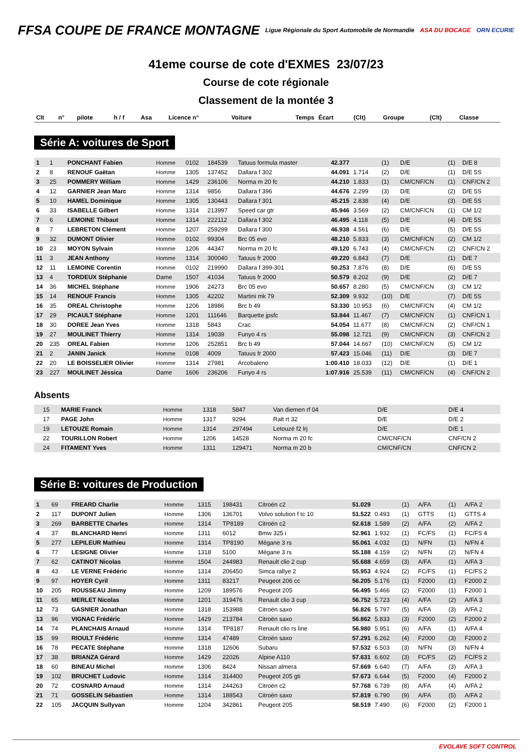FFSA COUPE DE FRANCE MONTAGNE
Ligue Régionale du Sport Automobile de Normandie
ASA DU BOCAGE ORN ECURIE
41eme course de cote d'EXMES 23/07/23
Course de cote régionale
Classement de la montée 3
| Clt | n° | pilote | h / f | Asa | Licence n° | Voiture | Temps | Écart | (Clt) | Groupe | (Clt) | Classe |
| --- | --- | --- | --- | --- | --- | --- | --- | --- | --- | --- | --- | --- |
Série A: voitures de Sport
| 1 | 1 | PONCHANT Fabien | Homme | 0102 | 184539 | Tatuus formula master | 42.377 | | (1) | D/E | (1) | D/E 8 |
| 2 | 8 | RENOUF Gaëtan | Homme | 1305 | 137452 | Dallara f 302 | 44.091 | 1.714 | (2) | D/E | (1) | D/E 5S |
| 3 | 25 | POMMERY William | Homme | 1429 | 236106 | Norma m 20 fc | 44.210 | 1.833 | (1) | CM/CNF/CN | (1) | CNF/CN 2 |
| 4 | 12 | GARNIER Jean Marc | Homme | 1314 | 9856 | Dallara f 396 | 44.676 | 2.299 | (3) | D/E | (2) | D/E 5S |
| 5 | 10 | HAMEL Dominique | Homme | 1305 | 130443 | Dallara f 301 | 45.215 | 2.838 | (4) | D/E | (3) | D/E 5S |
| 6 | 33 | ISABELLE Gilbert | Homme | 1314 | 213997 | Speed car gtr | 45.946 | 3.569 | (2) | CM/CNF/CN | (1) | CM 1/2 |
| 7 | 6 | LEMOINE Thibaut | Homme | 1314 | 222112 | Dallara f 302 | 46.495 | 4.118 | (5) | D/E | (4) | D/E 5S |
| 8 | 7 | LEBRETON Clément | Homme | 1207 | 259299 | Dallara f 300 | 46.938 | 4.561 | (6) | D/E | (5) | D/E 5S |
| 9 | 32 | DUMONT Olivier | Homme | 0102 | 99304 | Brc 05 evo | 48.210 | 5.833 | (3) | CM/CNF/CN | (2) | CM 1/2 |
| 10 | 23 | MOYON Sylvain | Homme | 1206 | 44347 | Norma m 20 fc | 49.120 | 6.743 | (4) | CM/CNF/CN | (2) | CNF/CN 2 |
| 11 | 3 | JEAN Anthony | Homme | 1314 | 300040 | Tatuus fr 2000 | 49.220 | 6.843 | (7) | D/E | (1) | D/E 7 |
| 12 | 11 | LEMOINE Corentin | Homme | 0102 | 219990 | Dallara f 399-301 | 50.253 | 7.876 | (8) | D/E | (6) | D/E 5S |
| 13 | 4 | TORDEUX Stéphanie | Dame | 1507 | 41034 | Tatuus fr 2000 | 50.579 | 8.202 | (9) | D/E | (2) | D/E 7 |
| 14 | 36 | MICHEL Stéphane | Homme | 1906 | 24273 | Brc 05 evo | 50.657 | 8.280 | (5) | CM/CNF/CN | (3) | CM 1/2 |
| 15 | 14 | RENOUF Francis | Homme | 1305 | 42202 | Martini mk 79 | 52.309 | 9.932 | (10) | D/E | (7) | D/E 5S |
| 16 | 35 | OREAL Christophe | Homme | 1206 | 18986 | Brc b 49 | 53.330 | 10.953 | (6) | CM/CNF/CN | (4) | CM 1/2 |
| 17 | 29 | PICAULT Stéphane | Homme | 1201 | 111646 | Barquette jpsfc | 53.844 | 11.467 | (7) | CM/CNF/CN | (1) | CNF/CN 1 |
| 18 | 30 | DOREE Jean Yves | Homme | 1318 | 5843 | Crac | 54.054 | 11.677 | (8) | CM/CNF/CN | (2) | CNF/CN 1 |
| 19 | 27 | MOULINET Thierry | Homme | 1314 | 19039 | Funyo 4 rs | 55.098 | 12.721 | (9) | CM/CNF/CN | (3) | CNF/CN 2 |
| 20 | 235 | OREAL Fabien | Homme | 1206 | 252851 | Brc b 49 | 57.044 | 14.667 | (10) | CM/CNF/CN | (5) | CM 1/2 |
| 21 | 2 | JANIN Janick | Homme | 0108 | 4009 | Tatuus fr 2000 | 57.423 | 15.046 | (11) | D/E | (3) | D/E 7 |
| 22 | 20 | LE BOISSELIER Olivier | Homme | 1314 | 27981 | Arcobaleno | 1:00.410 | 18.033 | (12) | D/E | (1) | D/E 1 |
| 23 | 227 | MOULINET Jéssica | Dame | 1606 | 236206 | Funyo 4 rs | 1:07.916 | 25.539 | (11) | CM/CNF/CN | (4) | CNF/CN 2 |
Absents
| | 15 | MARIE Franck | Homme | 1318 | 5847 | Van diemen rf 04 | | | | D/E | | D/E 4 |
| | 17 | PAGE John | Homme | 1317 | 9294 | Ralt rt 32 | | | | D/E | | D/E 2 |
| | 19 | LETOUZE Romain | Homme | 1314 | 297494 | Letouzé f2 lrj | | | | D/E | | D/E 1 |
| | 22 | TOURILLON Robert | Homme | 1206 | 14528 | Norma m 20 fc | | | | CM/CNF/CN | | CNF/CN 2 |
| | 24 | FITAMENT Yves | Homme | 1311 | 129471 | Norma m 20 b | | | | CM/CNF/CN | | CNF/CN 2 |
Série B: voitures de Production
| 1 | 69 | FREARD Charlie | Homme | 1315 | 198431 | Citroën c2 | 51.029 | | (1) | A/FA | (1) | A/FA 2 |
| 2 | 117 | DUPONT Julien | Homme | 1306 | 136701 | Volvo solution f tc 10 | 51.522 | 0.493 | (1) | GTTS | (1) | GTTS 4 |
| 3 | 269 | BARBETTE Charles | Homme | 1314 | TP8189 | Citroën c2 | 52.618 | 1.589 | (2) | A/FA | (2) | A/FA 2 |
| 4 | 37 | BLANCHARD Henri | Homme | 1311 | 6012 | Bmw 325 i | 52.961 | 1.932 | (1) | FC/FS | (1) | FC/FS 4 |
| 5 | 277 | LEPILEUR Mathieu | Homme | 1314 | TP8190 | Mégane 3 rs | 55.061 | 4.032 | (1) | N/FN | (1) | N/FN 4 |
| 6 | 77 | LESIGNE Olivier | Homme | 1318 | 5100 | Mégane 3 rs | 55.188 | 4.159 | (2) | N/FN | (2) | N/FN 4 |
| 7 | 62 | CATINOT Nicolas | Homme | 1504 | 244983 | Renault clio 2 cup | 55.688 | 4.659 | (3) | A/FA | (1) | A/FA 3 |
| 8 | 43 | LE VERNE Frédéric | Homme | 1314 | 206450 | Simca rallye 2 | 55.953 | 4.924 | (2) | FC/FS | (1) | FC/FS 2 |
| 9 | 97 | HOYER Cyril | Homme | 1311 | 83217 | Peugeot 206 cc | 56.205 | 5.176 | (1) | F2000 | (1) | F2000 2 |
| 10 | 205 | ROUSSEAU Jimmy | Homme | 1209 | 189576 | Peugeot 205 | 56.495 | 5.466 | (2) | F2000 | (1) | F2000 1 |
| 11 | 65 | MERLET Nicolas | Homme | 1201 | 319476 | Renault clio 3 cup | 56.752 | 5.723 | (4) | A/FA | (2) | A/FA 3 |
| 12 | 73 | GASNIER Jonathan | Homme | 1318 | 153988 | Citroën saxo | 56.826 | 5.797 | (5) | A/FA | (3) | A/FA 2 |
| 13 | 96 | VIGNAC Frédéric | Homme | 1429 | 213784 | Citroën saxo | 56.862 | 5.833 | (3) | F2000 | (2) | F2000 2 |
| 14 | 74 | PLANCHAIS Arnaud | Homme | 1314 | TP8187 | Renault clio rs line | 56.980 | 5.951 | (6) | A/FA | (1) | A/FA 4 |
| 15 | 99 | RIOULT Frédéric | Homme | 1314 | 47489 | Citroën saxo | 57.291 | 6.262 | (4) | F2000 | (3) | F2000 2 |
| 16 | 78 | PECATE Stéphane | Homme | 1318 | 12606 | Subaru | 57.532 | 6.503 | (3) | N/FN | (3) | N/FN 4 |
| 17 | 38 | BRIANZA Gérard | Homme | 1429 | 22026 | Alpine A110 | 57.631 | 6.602 | (3) | FC/FS | (2) | FC/FS 2 |
| 18 | 60 | BINEAU Michel | Homme | 1306 | 8424 | Nissan almera | 57.669 | 6.640 | (7) | A/FA | (3) | A/FA 3 |
| 19 | 102 | BRUCHET Ludovic | Homme | 1314 | 314400 | Peugeot 205 gti | 57.673 | 6.644 | (5) | F2000 | (4) | F2000 2 |
| 20 | 72 | COSNARD Arnaud | Homme | 1314 | 244263 | Citroën c2 | 57.768 | 6.739 | (8) | A/FA | (4) | A/FA 2 |
| 21 | 71 | GOSSELIN Sébastien | Homme | 1314 | 188543 | Citroën saxo | 57.819 | 6.790 | (9) | A/FA | (5) | A/FA 2 |
| 22 | 105 | JACQUIN Sullyvan | Homme | 1204 | 342861 | Peugeot 205 | 58.519 | 7.490 | (6) | F2000 | (2) | F2000 1 |
EVOLAVE SOFT CONTROL